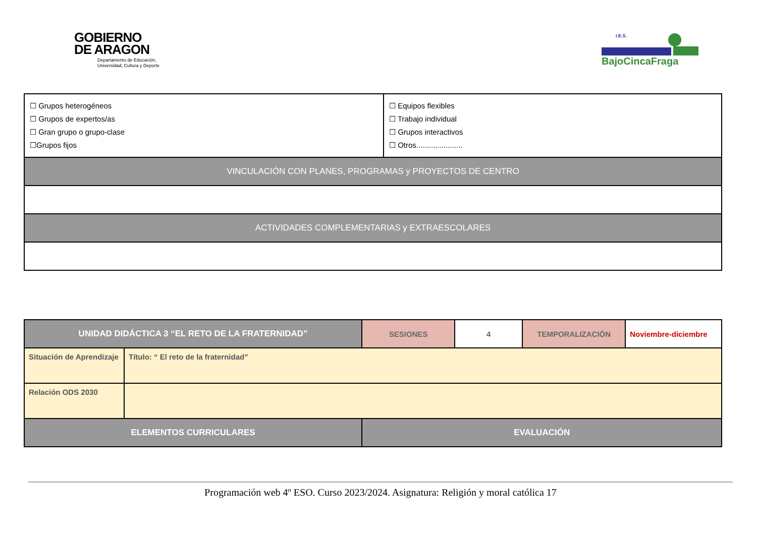GOBIERNO
DE ARAGON
Departamento de Educación,
Universidad, Cultura y Deporte
I.E.S.
BajoCincaFraga
| ☐ Grupos heterogéneos ☐ Grupos de expertos/as ☐ Gran grupo o grupo-clase ☐Grupos fijos | ☐ Equipos flexibles ☐ Trabajo individual ☐ Grupos interactivos ☐ Otros...................... |
| VINCULACIÓN CON PLANES, PROGRAMAS y PROYECTOS DE CENTRO | |
| ACTIVIDADES COMPLEMENTARIAS y EXTRAESCOLARES | |
| UNIDAD DIDÁCTICA 3 “EL RETO DE LA FRATERNIDAD” | | SESIONES | 4 | TEMPORALIZACIÓN | Noviembre-diciembre |
| Situación de Aprendizaje | Título: “ El reto de la fraternidad” | | | | |
| Relación ODS 2030 | | | | | |
| ELEMENTOS CURRICULARES | | EVALUACIÓN | | | |
Programación web 4º ESO. Curso 2023/2024. Asignatura: Religión y moral católica 17